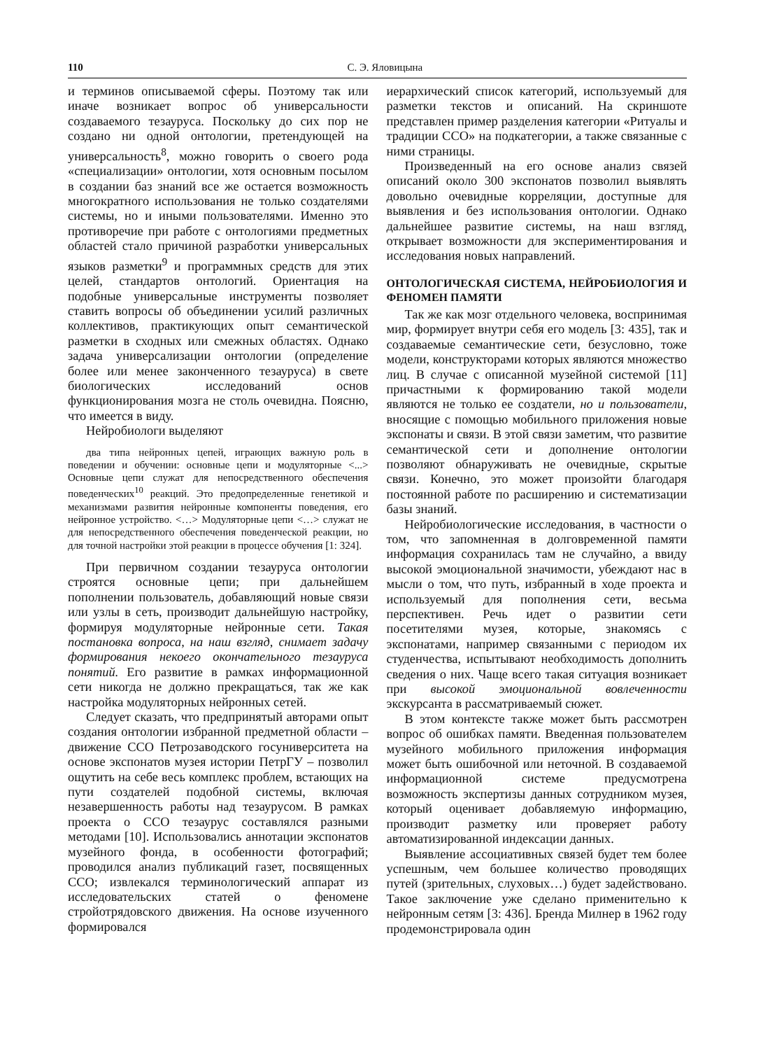110 С. Э. Яловицына
и терминов описываемой сферы. Поэтому так или иначе возникает вопрос об универсальности создаваемого тезауруса. Поскольку до сих пор не создано ни одной онтологии, претендующей на универсальность<sup>8</sup>, можно говорить о своего рода «специализации» онтологии, хотя основным посылом в создании баз знаний все же остается возможность многократного использования не только создателями системы, но и иными пользователями. Именно это противоречие при работе с онтологиями предметных областей стало причиной разработки универсальных языков разметки<sup>9</sup> и программных средств для этих целей, стандартов онтологий. Ориентация на подобные универсальные инструменты позволяет ставить вопросы об объединении усилий различных коллективов, практикующих опыт семантической разметки в сходных или смежных областях. Однако задача универсализации онтологии (определение более или менее законченного тезауруса) в свете биологических исследований основ функционирования мозга не столь очевидна. Поясню, что имеется в виду.
Нейробиологи выделяют
два типа нейронных цепей, играющих важную роль в поведении и обучении: основные цепи и модуляторные <...> Основные цепи служат для непосредственного обеспечения поведенческих<sup>10</sup> реакций. Это предопределенные генетикой и механизмами развития нейронные компоненты поведения, его нейронное устройство. <…> Модуляторные цепи <…> служат не для непосредственного обеспечения поведенческой реакции, но для точной настройки этой реакции в процессе обучения [1: 324].
При первичном создании тезауруса онтологии строятся основные цепи; при дальнейшем пополнении пользователь, добавляющий новые связи или узлы в сеть, производит дальнейшую настройку, формируя модуляторные нейронные сети. Такая постановка вопроса, на наш взгляд, снимает задачу формирования некоего окончательного тезауруса понятий. Его развитие в рамках информационной сети никогда не должно прекращаться, так же как настройка модуляторных нейронных сетей.
Следует сказать, что предпринятый авторами опыт создания онтологии избранной предметной области – движение ССО Петрозаводского госуниверситета на основе экспонатов музея истории ПетрГУ – позволил ощутить на себе весь комплекс проблем, встающих на пути создателей подобной системы, включая незавершенность работы над тезаурусом. В рамках проекта о ССО тезаурус составлялся разными методами [10]. Использовались аннотации экспонатов музейного фонда, в особенности фотографий; проводился анализ публикаций газет, посвященных ССО; извлекался терминологический аппарат из исследовательских статей о феномене стройотрядовского движения. На основе изученного формировался
иерархический список категорий, используемый для разметки текстов и описаний. На скриншоте представлен пример разделения категории «Ритуалы и традиции ССО» на подкатегории, а также связанные с ними страницы.
Произведенный на его основе анализ связей описаний около 300 экспонатов позволил выявлять довольно очевидные корреляции, доступные для выявления и без использования онтологии. Однако дальнейшее развитие системы, на наш взгляд, открывает возможности для экспериментирования и исследования новых направлений.
ОНТОЛОГИЧЕСКАЯ СИСТЕМА, НЕЙРОБИОЛОГИЯ И ФЕНОМЕН ПАМЯТИ
Так же как мозг отдельного человека, воспринимая мир, формирует внутри себя его модель [3: 435], так и создаваемые семантические сети, безусловно, тоже модели, конструкторами которых являются множество лиц. В случае с описанной музейной системой [11] причастными к формированию такой модели являются не только ее создатели, но и пользователи, вносящие с помощью мобильного приложения новые экспонаты и связи. В этой связи заметим, что развитие семантической сети и дополнение онтологии позволяют обнаруживать не очевидные, скрытые связи. Конечно, это может произойти благодаря постоянной работе по расширению и систематизации базы знаний.
Нейробиологические исследования, в частности о том, что запомненная в долговременной памяти информация сохранилась там не случайно, а ввиду высокой эмоциональной значимости, убеждают нас в мысли о том, что путь, избранный в ходе проекта и используемый для пополнения сети, весьма перспективен. Речь идет о развитии сети посетителями музея, которые, знакомясь с экспонатами, например связанными с периодом их студенчества, испытывают необходимость дополнить сведения о них. Чаще всего такая ситуация возникает при высокой эмоциональной вовлеченности экскурсанта в рассматриваемый сюжет.
В этом контексте также может быть рассмотрен вопрос об ошибках памяти. Введенная пользователем музейного мобильного приложения информация может быть ошибочной или неточной. В создаваемой информационной системе предусмотрена возможность экспертизы данных сотрудником музея, который оценивает добавляемую информацию, производит разметку или проверяет работу автоматизированной индексации данных.
Выявление ассоциативных связей будет тем более успешным, чем большее количество проводящих путей (зрительных, слуховых…) будет задействовано. Такое заключение уже сделано применительно к нейронным сетям [3: 436]. Бренда Милнер в 1962 году продемонстрировала один